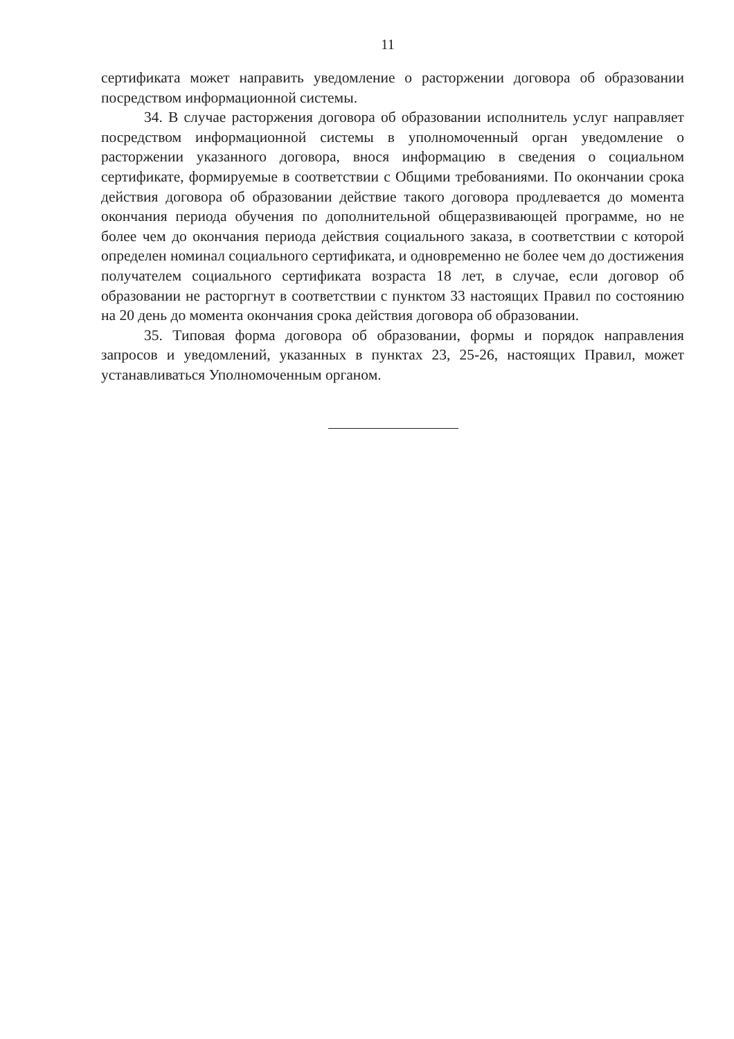11
сертификата может направить уведомление о расторжении договора об образовании посредством информационной системы.
34. В случае расторжения договора об образовании исполнитель услуг направляет посредством информационной системы в уполномоченный орган уведомление о расторжении указанного договора, внося информацию в сведения о социальном сертификате, формируемые в соответствии с Общими требованиями. По окончании срока действия договора об образовании действие такого договора продлевается до момента окончания периода обучения по дополнительной общеразвивающей программе, но не более чем до окончания периода действия социального заказа, в соответствии с которой определен номинал социального сертификата, и одновременно не более чем до достижения получателем социального сертификата возраста 18 лет, в случае, если договор об образовании не расторгнут в соответствии с пунктом 33 настоящих Правил по состоянию на 20 день до момента окончания срока действия договора об образовании.
35. Типовая форма договора об образовании, формы и порядок направления запросов и уведомлений, указанных в пунктах 23, 25-26, настоящих Правил, может устанавливаться Уполномоченным органом.